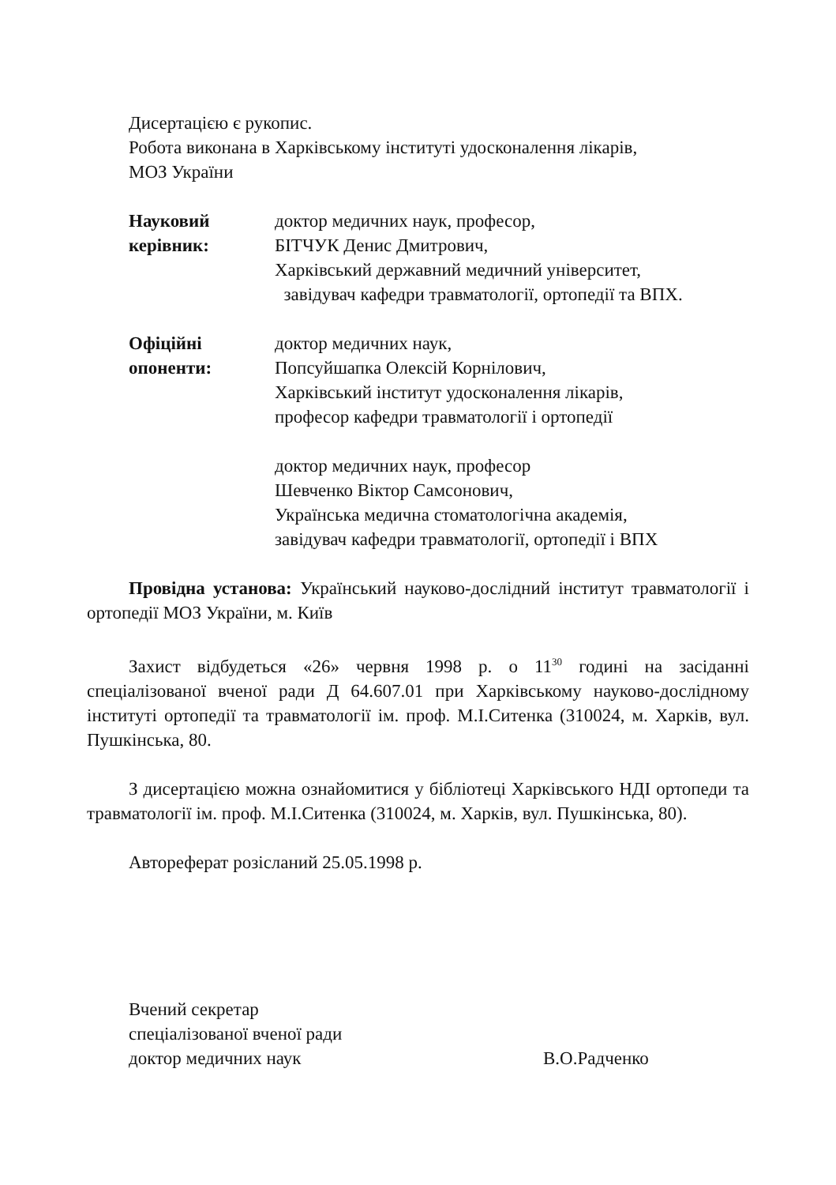Дисертацією є рукопис.
Робота виконана в Харківському інституті удосконалення лікарів,
МОЗ України
Науковий керівник:
доктор медичних наук, професор,
БІТЧУК Денис Дмитрович,
Харківський державний медичний університет,
завідувач кафедри травматології, ортопедії та ВПХ.
Офіційні опоненти:
доктор медичних наук,
Попсуйшапка Олексій Корнілович,
Харківський інститут удосконалення лікарів,
професор кафедри травматології і ортопедії
доктор медичних наук, професор
Шевченко Віктор Самсонович,
Українська медична стоматологічна академія,
завідувач кафедри травматології, ортопедії і ВПХ
Провідна установа: Український науково-дослідний інститут травматології і ортопедії МОЗ України, м. Київ
Захист відбудеться «26» червня 1998 р. о 11<sup>30</sup> годині на засіданні спеціалізованої вченої ради Д 64.607.01 при Харківському науково-дослідному інституті ортопедії та травматології ім. проф. М.І.Ситенка (310024, м. Харків, вул. Пушкінська, 80.
З дисертацією можна ознайомитися у бібліотеці Харківського НДІ ортопеди та травматології ім. проф. М.І.Ситенка (310024, м. Харків, вул. Пушкінська, 80).
Автореферат розісланий 25.05.1998 р.
Вчений секретар
спеціалізованої вченої ради
доктор медичних наук В.О.Радченко